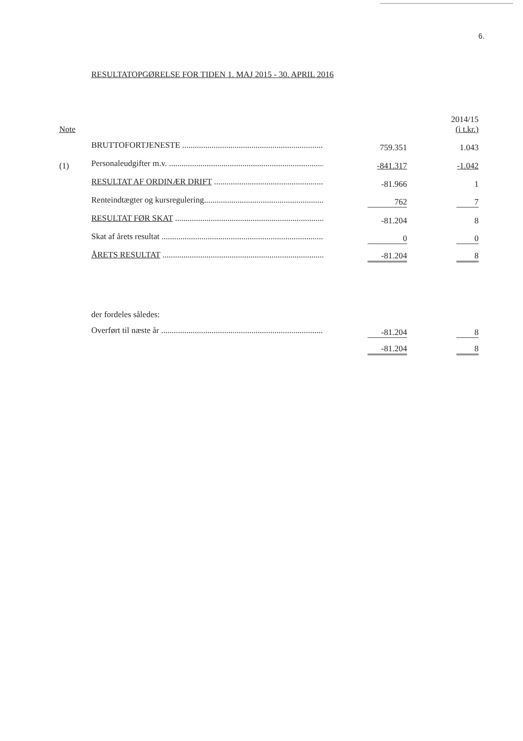6.
RESULTATOPGØRELSE FOR TIDEN 1. MAJ 2015 - 30. APRIL 2016
| Note | | | 2014/15 (i t.kr.) |
| | BRUTTOFORTJENESTE .............................................................................. | 759.351 | 1.043 |
| (1) | Personaleudgifter m.v. .............................................................................. | -841.317 | -1.042 |
| | RESULTAT AF ORDINÆR DRIFT .............................................................. | -81.966 | 1 |
| | Renteindtægter og kursregulering........................................................... | 762 | 7 |
| | RESULTAT FØR SKAT .............................................................................. | -81.204 | 8 |
| | Skat af årets resultat .............................................................................. | 0 | 0 |
| | ÅRETS RESULTAT .............................................................................. | -81.204 | 8 |
| | der fordeles således: | | |
| | Overført til næste år .............................................................................. | -81.204 | 8 |
| | | -81.204 | 8 |